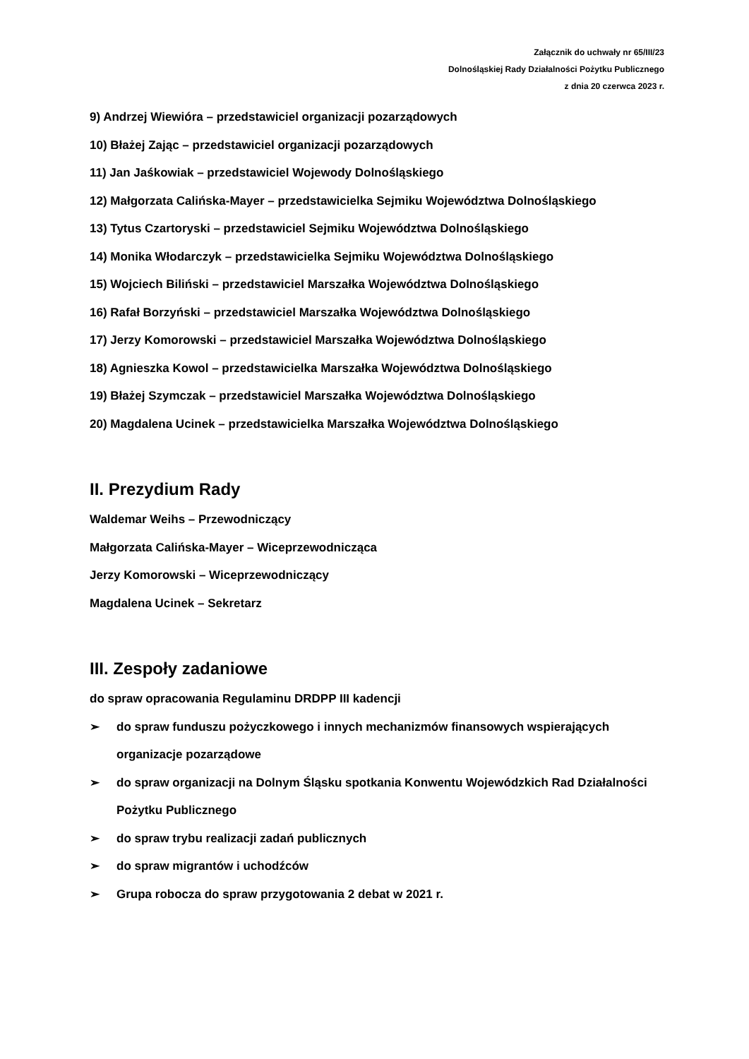Załącznik do uchwały nr 65/III/23
Dolnośląskiej Rady Działalności Pożytku Publicznego
z dnia 20 czerwca 2023 r.
9) Andrzej Wiewióra – przedstawiciel organizacji pozarządowych
10) Błażej Zając – przedstawiciel organizacji pozarządowych
11) Jan Jaśkowiak – przedstawiciel Wojewody Dolnośląskiego
12) Małgorzata Calińska-Mayer – przedstawicielka Sejmiku Województwa Dolnośląskiego
13) Tytus Czartoryski – przedstawiciel Sejmiku Województwa Dolnośląskiego
14) Monika Włodarczyk – przedstawicielka Sejmiku Województwa Dolnośląskiego
15) Wojciech Biliński – przedstawiciel Marszałka Województwa Dolnośląskiego
16) Rafał Borzyński – przedstawiciel Marszałka Województwa Dolnośląskiego
17) Jerzy Komorowski – przedstawiciel Marszałka Województwa Dolnośląskiego
18) Agnieszka Kowol – przedstawicielka Marszałka Województwa Dolnośląskiego
19) Błażej Szymczak – przedstawiciel Marszałka Województwa Dolnośląskiego
20) Magdalena Ucinek – przedstawicielka Marszałka Województwa Dolnośląskiego
II. Prezydium Rady
Waldemar Weihs – Przewodniczący
Małgorzata Calińska-Mayer – Wiceprzewodnicząca
Jerzy Komorowski – Wiceprzewodniczący
Magdalena Ucinek – Sekretarz
III. Zespoły zadaniowe
do spraw opracowania Regulaminu DRDPP III kadencji
➢ do spraw funduszu pożyczkowego i innych mechanizmów finansowych wspierających organizacje pozarządowe
➢ do spraw organizacji na Dolnym Śląsku spotkania Konwentu Wojewódzkich Rad Działalności Pożytku Publicznego
➢ do spraw trybu realizacji zadań publicznych
➢ do spraw migrantów i uchodźców
➢ Grupa robocza do spraw przygotowania 2 debat w 2021 r.